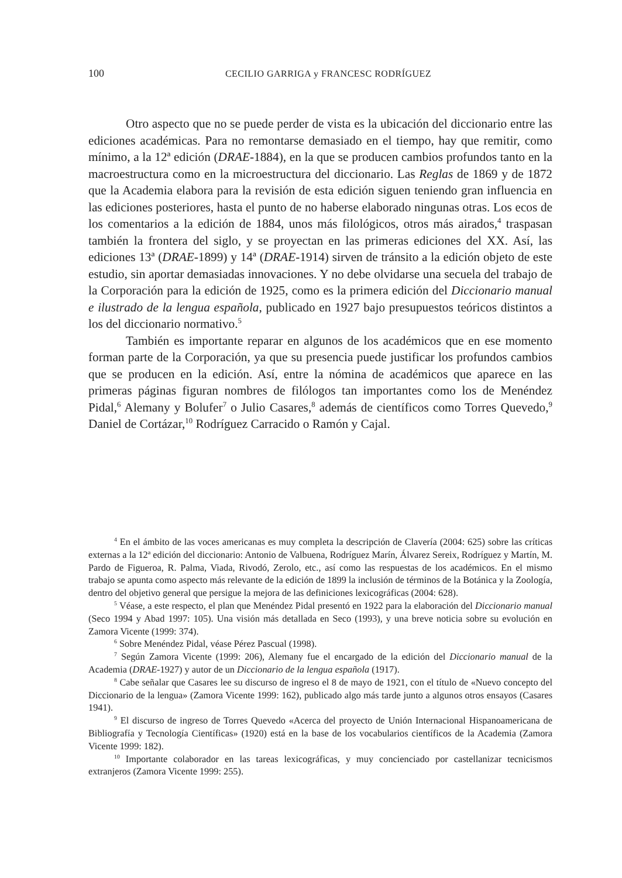100
CECILIO GARRIGA y FRANCESC RODRÍGUEZ
Otro aspecto que no se puede perder de vista es la ubicación del diccionario entre las ediciones académicas. Para no remontarse demasiado en el tiempo, hay que remitir, como mínimo, a la 12ª edición (DRAE-1884), en la que se producen cambios profundos tanto en la macroestructura como en la microestructura del diccionario. Las Reglas de 1869 y de 1872 que la Academia elabora para la revisión de esta edición siguen teniendo gran influencia en las ediciones posteriores, hasta el punto de no haberse elaborado ningunas otras. Los ecos de los comentarios a la edición de 1884, unos más filológicos, otros más airados,<sup>4</sup> traspasan también la frontera del siglo, y se proyectan en las primeras ediciones del XX. Así, las ediciones 13ª (DRAE-1899) y 14ª (DRAE-1914) sirven de tránsito a la edición objeto de este estudio, sin aportar demasiadas innovaciones. Y no debe olvidarse una secuela del trabajo de la Corporación para la edición de 1925, como es la primera edición del Diccionario manual e ilustrado de la lengua española, publicado en 1927 bajo presupuestos teóricos distintos a los del diccionario normativo.<sup>5</sup>
También es importante reparar en algunos de los académicos que en ese momento forman parte de la Corporación, ya que su presencia puede justificar los profundos cambios que se producen en la edición. Así, entre la nómina de académicos que aparece en las primeras páginas figuran nombres de filólogos tan importantes como los de Menéndez Pidal,<sup>6</sup> Alemany y Bolufer<sup>7</sup> o Julio Casares,<sup>8</sup> además de científicos como Torres Quevedo,<sup>9</sup> Daniel de Cortázar,<sup>10</sup> Rodríguez Carracido o Ramón y Cajal.
<sup>4</sup> En el ámbito de las voces americanas es muy completa la descripción de Clavería (2004: 625) sobre las críticas externas a la 12ª edición del diccionario: Antonio de Valbuena, Rodríguez Marín, Álvarez Sereix, Rodríguez y Martín, M. Pardo de Figueroa, R. Palma, Viada, Rivodó, Zerolo, etc., así como las respuestas de los académicos. En el mismo trabajo se apunta como aspecto más relevante de la edición de 1899 la inclusión de términos de la Botánica y la Zoología, dentro del objetivo general que persigue la mejora de las definiciones lexicográficas (2004: 628).
<sup>5</sup> Véase, a este respecto, el plan que Menéndez Pidal presentó en 1922 para la elaboración del Diccionario manual (Seco 1994 y Abad 1997: 105). Una visión más detallada en Seco (1993), y una breve noticia sobre su evolución en Zamora Vicente (1999: 374).
<sup>6</sup> Sobre Menéndez Pidal, véase Pérez Pascual (1998).
<sup>7</sup> Según Zamora Vicente (1999: 206), Alemany fue el encargado de la edición del Diccionario manual de la Academia (DRAE-1927) y autor de un Diccionario de la lengua española (1917).
<sup>8</sup> Cabe señalar que Casares lee su discurso de ingreso el 8 de mayo de 1921, con el título de «Nuevo concepto del Diccionario de la lengua» (Zamora Vicente 1999: 162), publicado algo más tarde junto a algunos otros ensayos (Casares 1941).
<sup>9</sup> El discurso de ingreso de Torres Quevedo «Acerca del proyecto de Unión Internacional Hispanoamericana de Bibliografía y Tecnología Científicas» (1920) está en la base de los vocabularios científicos de la Academia (Zamora Vicente 1999: 182).
<sup>10</sup> Importante colaborador en las tareas lexicográficas, y muy concienciado por castellanizar tecnicismos extranjeros (Zamora Vicente 1999: 255).